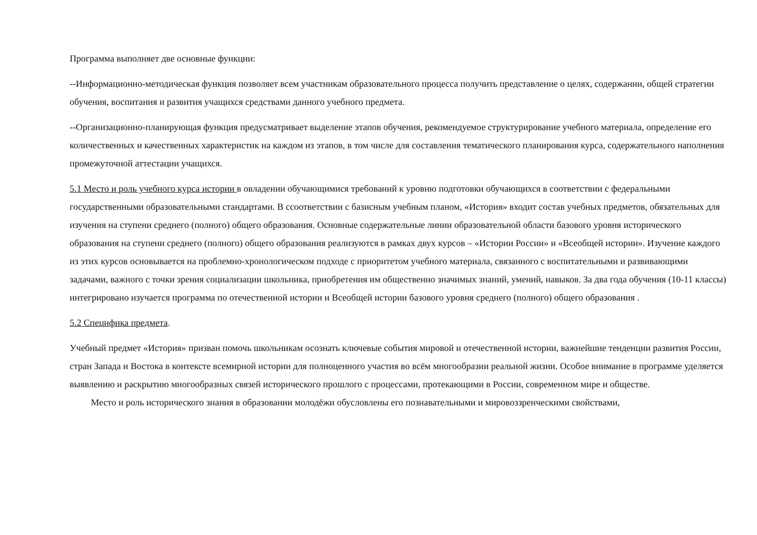Программа выполняет две основные функции:
--Информационно-методическая функция позволяет всем участникам образовательного процесса получить представление о целях, содержании, общей стратегии обучения, воспитания и развития учащихся средствами данного учебного предмета.
--Организационно-планирующая функция предусматривает выделение этапов обучения, рекомендуемое структурирование учебного материала, определение его количественных и качественных характеристик на каждом из этапов, в том числе для составления тематического планирования курса, содержательного наполнения промежуточной аттестации учащихся.
5.1 Место и роль учебного курса истории в овладении обучающимися требований к уровню подготовки обучающихся в соответствии с федеральными государственными образовательными стандартами. В ссоответствии с базисным учебным планом, «История» входит состав учебных предметов, обязательных для изучения на ступени среднего (полного) общего образования. Основные содержательные линии образовательной области базового уровня исторического образования на ступени среднего (полного) общего образования реализуются в рамках двух курсов – «Истории России» и «Всеобщей истории». Изучение каждого из этих курсов основывается на проблемно-хронологическом подходе с приоритетом учебного материала, связанного с воспитательными и развивающими задачами, важного с точки зрения социализации школьника, приобретения им общественно значимых знаний, умений, навыков. За два года обучения (10-11 классы) интегрировано изучается программа по отечественной истории и Всеобщей истории базового уровня среднего (полного) общего образования .
5.2 Специфика предмета.
Учебный предмет «История» призван помочь школьникам осознать ключевые события мировой и отечественной истории, важнейшие тенденции развития России, стран Запада и Востока в контексте всемирной истории для полноценного участия во всём многообразии реальной жизни. Особое внимание в программе уделяется выявлению и раскрытию многообразных связей исторического прошлого с процессами, протекающими в России, современном мире и обществе.
Место и роль исторического знания в образовании молодёжи обусловлены его познавательными и мировоззренческими свойствами,